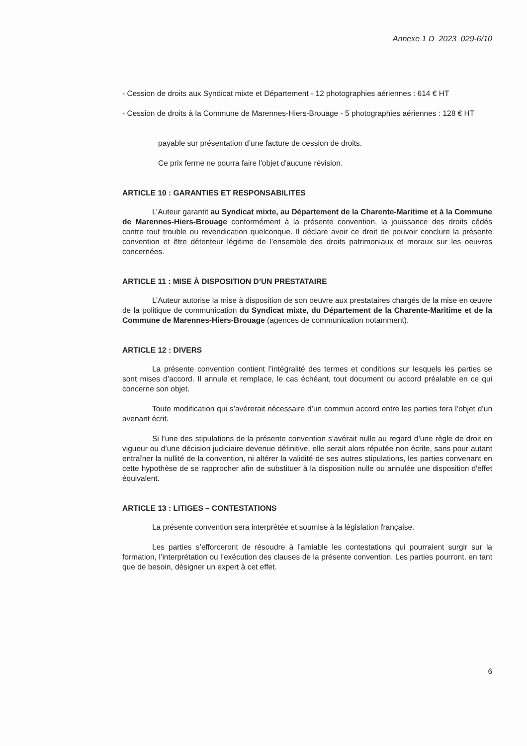Annexe 1 D_2023_029-6/10
- Cession de droits aux Syndicat mixte et Département - 12 photographies aériennes : 614 € HT
- Cession de droits à la Commune de Marennes-Hiers-Brouage - 5 photographies aériennes : 128 € HT
payable sur présentation d’une facture de cession de droits.
Ce prix ferme ne pourra faire l'objet d'aucune révision.
ARTICLE 10 : GARANTIES ET RESPONSABILITES
L’Auteur garantit au Syndicat mixte, au Département de la Charente-Maritime et à la Commune de Marennes-Hiers-Brouage conformément à la présente convention, la jouissance des droits cédés contre tout trouble ou revendication quelconque. Il déclare avoir ce droit de pouvoir conclure la présente convention et être détenteur légitime de l’ensemble des droits patrimoniaux et moraux sur les oeuvres concernées.
ARTICLE 11 : MISE À DISPOSITION D’UN PRESTATAIRE
L’Auteur autorise la mise à disposition de son oeuvre aux prestataires chargés de la mise en œuvre de la politique de communication du Syndicat mixte, du Département de la Charente-Maritime et de la Commune de Marennes-Hiers-Brouage (agences de communication notamment).
ARTICLE 12 : DIVERS
La présente convention contient l’intégralité des termes et conditions sur lesquels les parties se sont mises d’accord. Il annule et remplace, le cas échéant, tout document ou accord préalable en ce qui concerne son objet.
Toute modification qui s’avérerait nécessaire d’un commun accord entre les parties fera l’objet d’un avenant écrit.
Si l’une des stipulations de la présente convention s’avérait nulle au regard d’une règle de droit en vigueur ou d’une décision judiciaire devenue définitive, elle serait alors réputée non écrite, sans pour autant entraîner la nullité de la convention, ni altérer la validité de ses autres stipulations, les parties convenant en cette hypothèse de se rapprocher afin de substituer à la disposition nulle ou annulée une disposition d'effet équivalent.
ARTICLE 13 : LITIGES – CONTESTATIONS
La présente convention sera interprétée et soumise à la législation française.
Les parties s’efforceront de résoudre à l’amiable les contestations qui pourraient surgir sur la formation, l’interprétation ou l’exécution des clauses de la présente convention. Les parties pourront, en tant que de besoin, désigner un expert à cet effet.
6